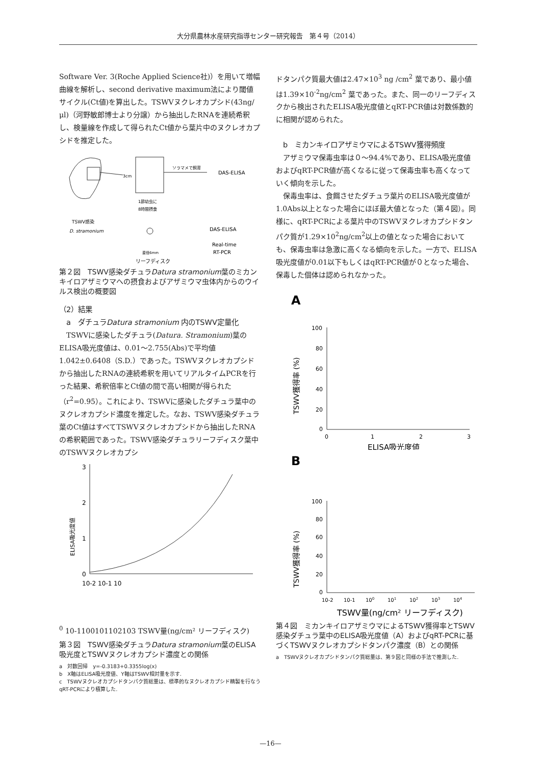大分県農林水産研究指導センター研究報告　第４号（2014）
Software Ver. 3(Roche Applied Science社)）を用いて増幅曲線を解析し、second derivative maximum法により閾値サイクル(Ct値)を算出した。TSWVヌクレオカプシド(43ng/μl)（河野敏郎博士より分譲）から抽出したRNAを連続希釈し、検量線を作成して得られたCt値から葉片中のヌクレオカプシドを推定した。
3cm
ソラマメで飼育
DAS-ELISA
1齢幼虫に
8時間摂食
TSWV感染
D. stramonium
DAS-ELISA
Real-time
RT-PCR
直径6mm
リーフディスク
第２図　TSWV感染ダチュラDatura stramonium葉のミカンキイロアザミウマへの摂食およびアザミウマ虫体内からのウイルス検出の概要図
（2）結果
　a　ダチュラDatura stramonium 内のTSWV定量化
　TSWVに感染したダチュラ(Datura. Stramonium)葉のELISA吸光度値は、0.01〜2.755(Abs)で平均値1.042±0.6408（S.D.）であった。TSWVヌクレオカプシドから抽出したRNAの連続希釈を用いてリアルタイムPCRを行った結果、希釈倍率とCt値の間で高い相関が得られた（r<sup>2</sup>=0.95）。これにより、TSWVに感染したダチュラ葉中のヌクレオカプシド濃度を推定した。なお、TSWV感染ダチュラ葉のCt値はすべてTSWVヌクレオカプシドから抽出したRNAの希釈範囲であった。TSWV感染ダチュラリーフディスク葉中のTSWVヌクレオカプシ
3
2
1
0
ELISA吸光度値
10-2 10-1 100
10-1
100
101
102
103
TSWV量(ng/cm² リーフディスク)
第３図　TSWV感染ダチュラDatura stramonium葉のELISA吸光度とTSWVヌクレオカプシド濃度との関係
a　対数回帰　y=-0.3183+0.3355log(x)
b　X軸はELISA吸光度値、Y軸はTSWV相対量を示す.
c　TSWVヌクレオカプシドタンパク質総量は、標準的なヌクレオカプシド精製を行なうqRT-PCRにより積算した.
ドタンパク質最大値は2.47×10<sup>3</sup> ng /cm<sup>2</sup> 葉であり、最小値は1.39×10<sup>-2</sup>ng/cm<sup>2</sup> 葉であった。また、同一のリーフディスクから検出されたELISA吸光度値とqRT-PCR値は対数係数的に相関が認められた。
　b　ミカンキイロアザミウマによるTSWV獲得頻度
　アザミウマ保毒虫率は０〜94.4%であり、ELISA吸光度値およびqRT-PCR値が高くなるに従って保毒虫率も高くなっていく傾向を示した。
　保毒虫率は、食餌させたダチュラ葉片のELISA吸光度値が1.0Abs以上となった場合にほぼ最大値となった（第４図）。同様に、qRT-PCRによる葉片中のTSWVヌクレオカプシドタンパク質が1.29×10<sup>2</sup>ng/cm<sup>2</sup>以上の値となった場合においても、保毒虫率は急激に高くなる傾向を示した。一方で、ELISA吸光度値が0.01以下もしくはqRT-PCR値が０となった場合、保毒した個体は認められなかった。
A
100
80
60
40
20
0
0
1
2
3
TSWV獲得率 (%)
ELISA吸光度値
B
100
80
60
40
20
0
10-2
10-1
100
101
102
103
104
TSWV獲得率 (%)
TSWV量(ng/cm² リーフディスク)
第４図　ミカンキイロアザミウマによるTSWV獲得率とTSWV感染ダチュラ葉中のELISA吸光度値（A）およびqRT-PCRに基づくTSWVヌクレオカプシドタンパク濃度（B）との関係
a　TSWVヌクレオカプシドタンパク質総量は、第９図と同様の手法で推測した.
—16—